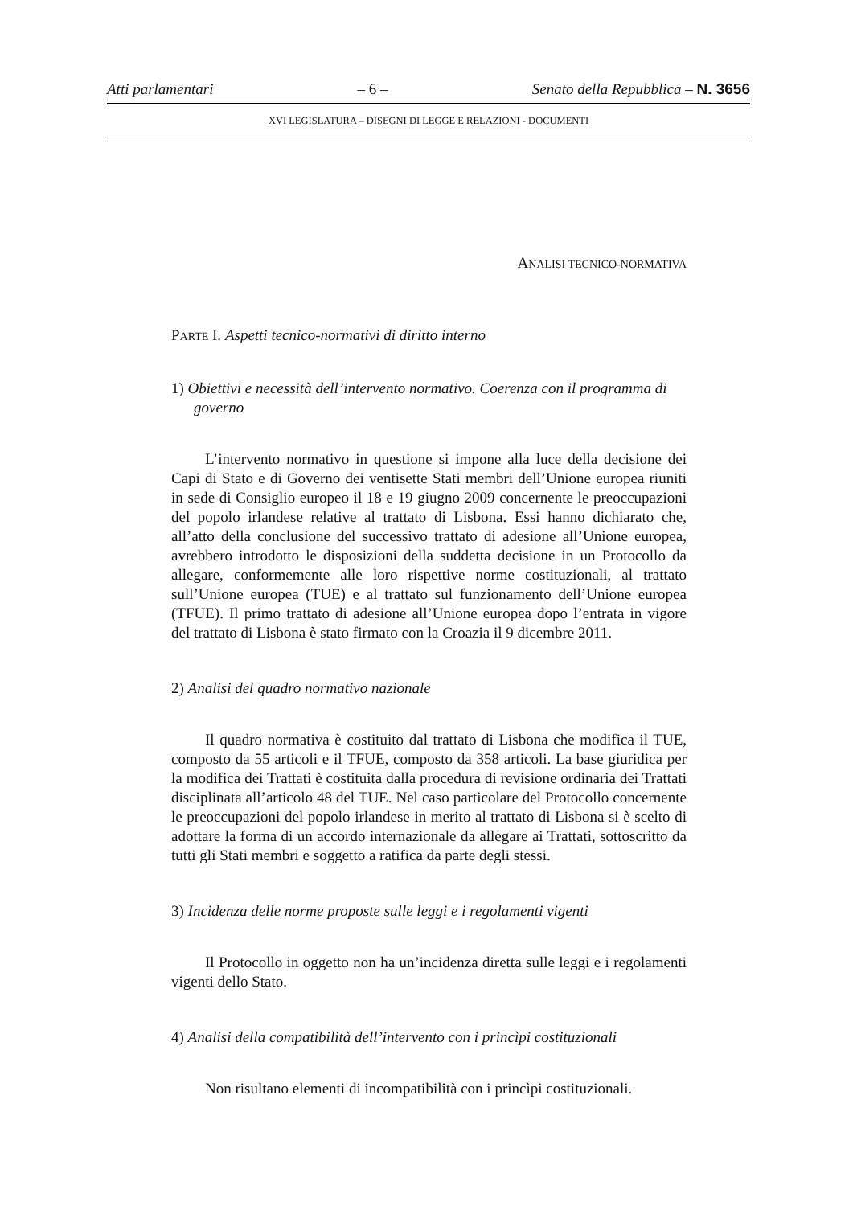Atti parlamentari – 6 – Senato della Repubblica – N. 3656
XVI LEGISLATURA – DISEGNI DI LEGGE E RELAZIONI - DOCUMENTI
ANALISI TECNICO-NORMATIVA
PARTE I. Aspetti tecnico-normativi di diritto interno
1) Obiettivi e necessità dell’intervento normativo. Coerenza con il programma di governo
L’intervento normativo in questione si impone alla luce della decisione dei Capi di Stato e di Governo dei ventisette Stati membri dell’Unione europea riuniti in sede di Consiglio europeo il 18 e 19 giugno 2009 concernente le preoccupazioni del popolo irlandese relative al trattato di Lisbona. Essi hanno dichiarato che, all’atto della conclusione del successivo trattato di adesione all’Unione europea, avrebbero introdotto le disposizioni della suddetta decisione in un Protocollo da allegare, conformemente alle loro rispettive norme costituzionali, al trattato sull’Unione europea (TUE) e al trattato sul funzionamento dell’Unione europea (TFUE). Il primo trattato di adesione all’Unione europea dopo l’entrata in vigore del trattato di Lisbona è stato firmato con la Croazia il 9 dicembre 2011.
2) Analisi del quadro normativo nazionale
Il quadro normativa è costituito dal trattato di Lisbona che modifica il TUE, composto da 55 articoli e il TFUE, composto da 358 articoli. La base giuridica per la modifica dei Trattati è costituita dalla procedura di revisione ordinaria dei Trattati disciplinata all’articolo 48 del TUE. Nel caso particolare del Protocollo concernente le preoccupazioni del popolo irlandese in merito al trattato di Lisbona si è scelto di adottare la forma di un accordo internazionale da allegare ai Trattati, sottoscritto da tutti gli Stati membri e soggetto a ratifica da parte degli stessi.
3) Incidenza delle norme proposte sulle leggi e i regolamenti vigenti
Il Protocollo in oggetto non ha un’incidenza diretta sulle leggi e i regolamenti vigenti dello Stato.
4) Analisi della compatibilità dell’intervento con i princìpi costituzionali
Non risultano elementi di incompatibilità con i princìpi costituzionali.